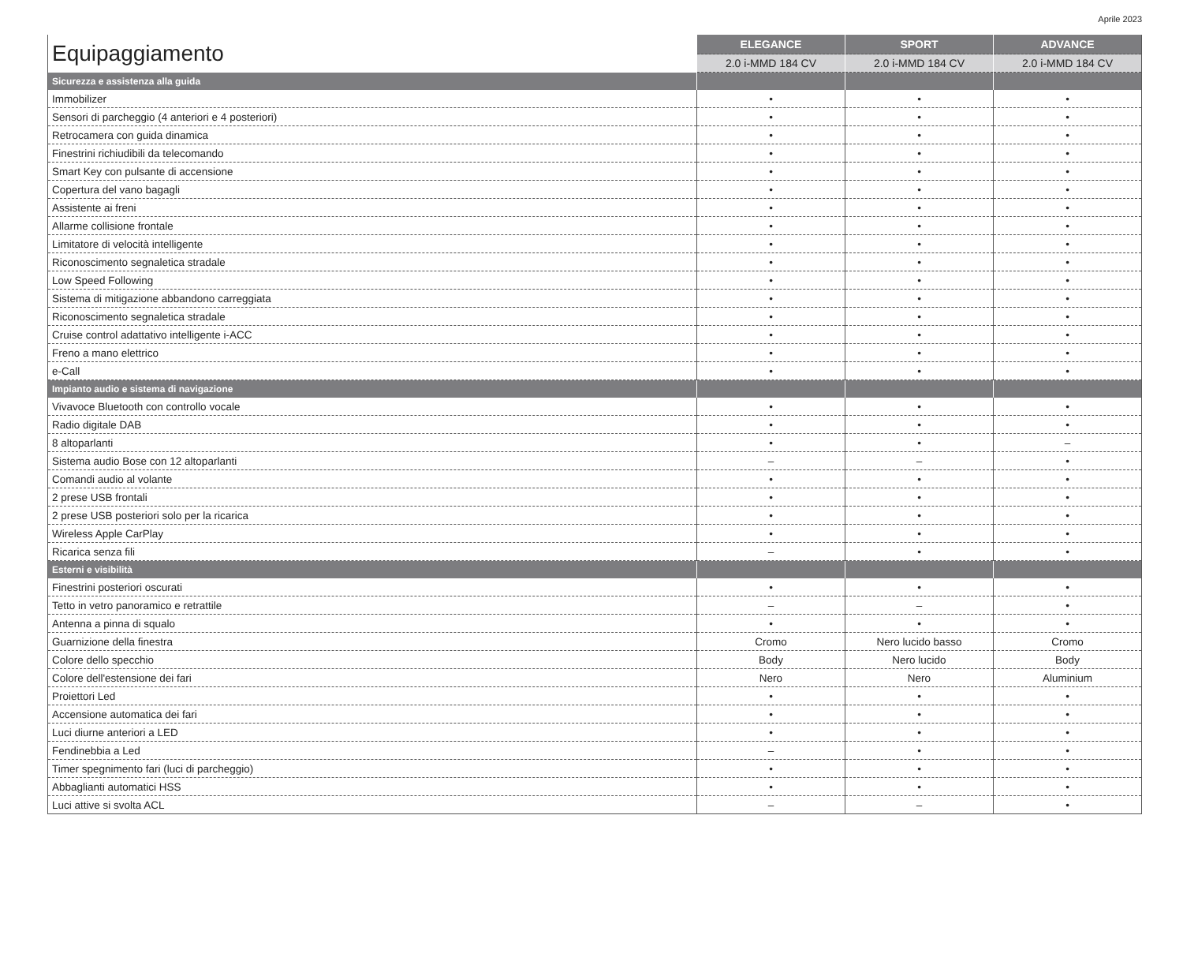Aprile 2023
| Equipaggiamento | ELEGANCE | SPORT | ADVANCE |
| --- | --- | --- | --- |
| | 2.0 i-MMD 184 CV | 2.0 i-MMD 184 CV | 2.0 i-MMD 184 CV |
| Sicurezza e assistenza alla guida | | | |
| Immobilizer | • | • | • |
| Sensori di parcheggio (4 anteriori e 4 posteriori) | • | • | • |
| Retrocamera con guida dinamica | • | • | • |
| Finestrini richiudibili da telecomando | • | • | • |
| Smart Key con pulsante di accensione | • | • | • |
| Copertura del vano bagagli | • | • | • |
| Assistente ai freni | • | • | • |
| Allarme collisione frontale | • | • | • |
| Limitatore di velocità intelligente | • | • | • |
| Riconoscimento segnaletica stradale | • | • | • |
| Low Speed Following | • | • | • |
| Sistema di mitigazione abbandono carreggiata | • | • | • |
| Riconoscimento segnaletica stradale | • | • | • |
| Cruise control adattativo intelligente i-ACC | • | • | • |
| Freno a mano elettrico | • | • | • |
| e-Call | • | • | • |
| Impianto audio e sistema di navigazione | | | |
| Vivavoce Bluetooth con controllo vocale | • | • | • |
| Radio digitale DAB | • | • | • |
| 8 altoparlanti | • | • | – |
| Sistema audio Bose con 12 altoparlanti | – | – | • |
| Comandi audio al volante | • | • | • |
| 2 prese USB frontali | • | • | • |
| 2 prese USB posteriori solo per la ricarica | • | • | • |
| Wireless Apple CarPlay | • | • | • |
| Ricarica senza fili | – | • | • |
| Esterni e visibilità | | | |
| Finestrini posteriori oscurati | • | • | • |
| Tetto in vetro panoramico e retrattile | – | – | • |
| Antenna a pinna di squalo | • | • | • |
| Guarnizione della finestra | Cromo | Nero lucido basso | Cromo |
| Colore dello specchio | Body | Nero lucido | Body |
| Colore dell'estensione dei fari | Nero | Nero | Aluminium |
| Proiettori Led | • | • | • |
| Accensione automatica dei fari | • | • | • |
| Luci diurne anteriori a LED | • | • | • |
| Fendinebbia a Led | – | • | • |
| Timer spegnimento fari (luci di parcheggio) | • | • | • |
| Abbaglianti automatici HSS | • | • | • |
| Luci attive si svolta ACL | – | – | • |